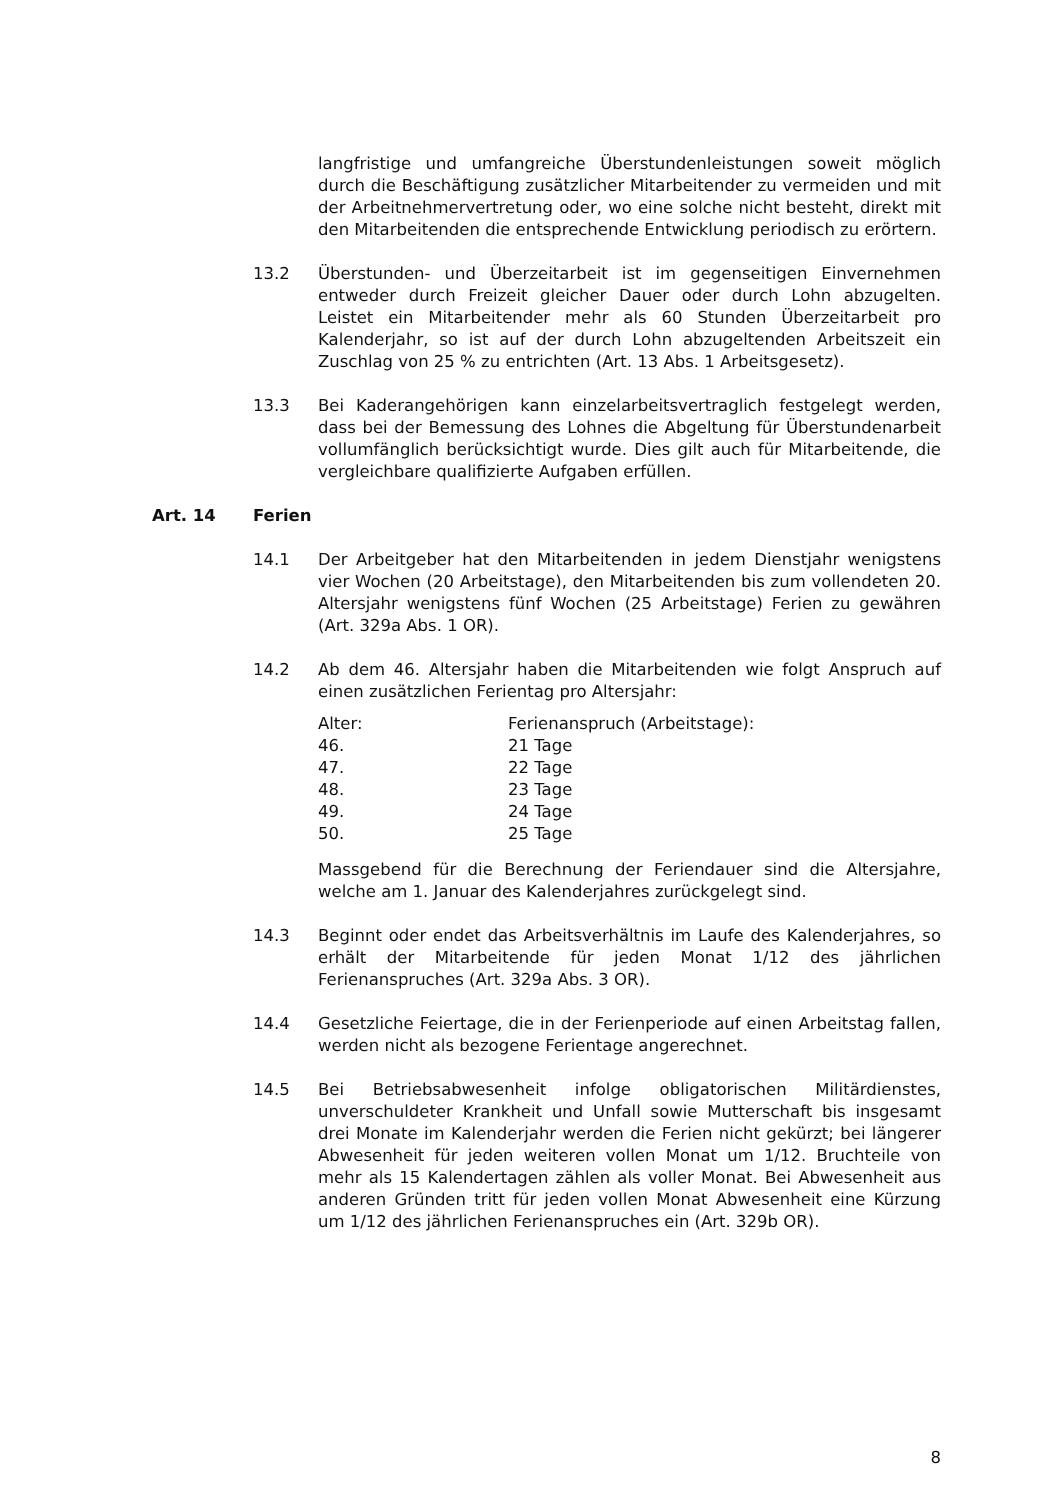langfristige und umfangreiche Überstundenleistungen soweit möglich durch die Beschäftigung zusätzlicher Mitarbeitender zu vermeiden und mit der Arbeitnehmervertretung oder, wo eine solche nicht besteht, direkt mit den Mitarbeitenden die entsprechende Entwicklung periodisch zu erörtern.
13.2 Überstunden- und Überzeitarbeit ist im gegenseitigen Einvernehmen entweder durch Freizeit gleicher Dauer oder durch Lohn abzugelten. Leistet ein Mitarbeitender mehr als 60 Stunden Überzeitarbeit pro Kalenderjahr, so ist auf der durch Lohn abzugeltenden Arbeitszeit ein Zuschlag von 25 % zu entrichten (Art. 13 Abs. 1 Arbeitsgesetz).
13.3 Bei Kaderangehörigen kann einzelarbeitsvertraglich festgelegt werden, dass bei der Bemessung des Lohnes die Abgeltung für Überstundenarbeit vollumfänglich berücksichtigt wurde. Dies gilt auch für Mitarbeitende, die vergleichbare qualifizierte Aufgaben erfüllen.
Art. 14 Ferien
14.1 Der Arbeitgeber hat den Mitarbeitenden in jedem Dienstjahr wenigstens vier Wochen (20 Arbeitstage), den Mitarbeitenden bis zum vollendeten 20. Altersjahr wenigstens fünf Wochen (25 Arbeitstage) Ferien zu gewähren (Art. 329a Abs. 1 OR).
14.2 Ab dem 46. Altersjahr haben die Mitarbeitenden wie folgt Anspruch auf einen zusätzlichen Ferientag pro Altersjahr:
| Alter: | Ferienanspruch (Arbeitstage): |
| 46. | 21 Tage |
| 47. | 22 Tage |
| 48. | 23 Tage |
| 49. | 24 Tage |
| 50. | 25 Tage |
Massgebend für die Berechnung der Feriendauer sind die Altersjahre, welche am 1. Januar des Kalenderjahres zurückgelegt sind.
14.3 Beginnt oder endet das Arbeitsverhältnis im Laufe des Kalenderjahres, so erhält der Mitarbeitende für jeden Monat 1/12 des jährlichen Ferienanspruches (Art. 329a Abs. 3 OR).
14.4 Gesetzliche Feiertage, die in der Ferienperiode auf einen Arbeitstag fallen, werden nicht als bezogene Ferientage angerechnet.
14.5 Bei Betriebsabwesenheit infolge obligatorischen Militärdienstes, unverschuldeter Krankheit und Unfall sowie Mutterschaft bis insgesamt drei Monate im Kalenderjahr werden die Ferien nicht gekürzt; bei längerer Abwesenheit für jeden weiteren vollen Monat um 1/12. Bruchteile von mehr als 15 Kalendertagen zählen als voller Monat. Bei Abwesenheit aus anderen Gründen tritt für jeden vollen Monat Abwesenheit eine Kürzung um 1/12 des jährlichen Ferienanspruches ein (Art. 329b OR).
8